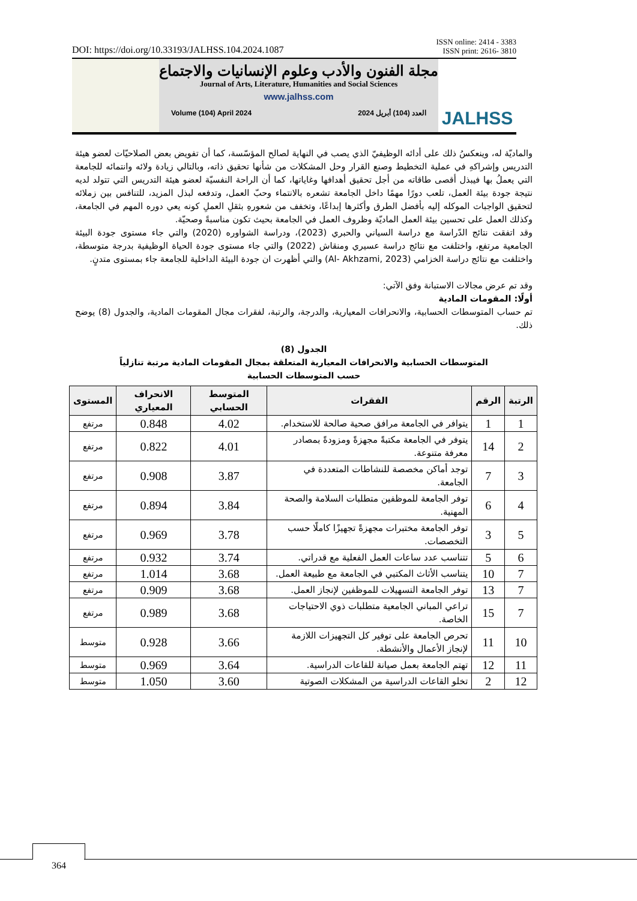DOI: https://doi.org/10.33193/JALHSS.104.2024.1087 ISSN online: 2414 - 3383
ISSN print: 2616- 3810
مجلة الفنون والأدب وعلوم الإنسانيات والاجتماع
Journal of Arts, Literature, Humanities and Social Sciences
www.jalhss.com
Volume (104) April 2024 العدد (104) أبريل 2024
JALHSS
والماديّة له، وينعكسُ ذلك على أدائه الوظيفيّ الذي يصب في النهاية لصالح المؤسّسة، كما أن تفويض بعض الصلاحيّات لعضو هيئة التدريس وإشراكهِ في عملية التخطيط وصنع القرار وحل المشكلات من شأنها تحقيق ذاته، وبالتالي زيادة ولائه وانتمائه للجامعة التي يعملُ بها فيبذل أقصى طاقاته من أجل تحقيق أهدافها وغاياتها، كما أن الراحة النفسيّة لعضو هيئة التدريس التي تتولد لديه نتيجة جودة بيئة العمل، تلعب دورًا مهمًا داخل الجامعة تشعره بالانتماء وحبّ العمل، وتدفعه لبذل المزيد، للتنافس بين زملائه لتحقيق الواجبات الموكله إليه بأفضل الطرق وأكثرها إبداعًا، وتخفف من شعورهِ بثقلِ العملِ كونه يعي دوره المهم في الجامعة، وكذلك العمل على تحسين بيئة العمل الماديّة وظروف العمل في الجامعة بحيث تكون مناسبةً وصحيّة.
وقد اتفقت نتائج الدّراسة مع دراسة السياني والحبري (2023)، ودراسة الشواوره (2020) والتي جاء مستوى جودة البيئة الجامعية مرتفع، واختلفت مع نتائج دراسة عسيري ومنقاش (2022) والتي جاء مستوى جودة الحياة الوظيفية بدرجة متوسطة، واختلفت مع نتائج دراسة الخزامي (Al- Akhzami, 2023) والتي أظهرت ان جودة البيئة الداخلية للجامعة جاء بمستوى متدنٍ.
وقد تم عرض مجالات الاستبانة وفق الآتي:
أولًا: المقومات المادية
تم حساب المتوسطات الحسابية، والانحرافات المعيارية، والدرجة، والرتبة، لفقرات مجال المقومات المادية، والجدول (8) يوضح ذلك.
الجدول (8)
المتوسطات الحسابية والانحرافات المعيارية المتعلقة بمجال المقومات المادية مرتبة تنازلياً
حسب المتوسطات الحسابية
| الرتبة | الرقم | الفقرات | المتوسط الحسابي | الانحراف المعياري | المستوى |
| --- | --- | --- | --- | --- | --- |
| 1 | 1 | يتوافر في الجامعة مرافق صحية صالحة للاستخدام. | 4.02 | 0.848 | مرتفع |
| 2 | 14 | يتوفر في الجامعة مكتبةً مجهزةً ومزودةً بمصادر معرفة متنوعة. | 4.01 | 0.822 | مرتفع |
| 3 | 7 | توجد أماكن مخصصة للنشاطات المتعددة في الجامعة. | 3.87 | 0.908 | مرتفع |
| 4 | 6 | توفر الجامعة للموظفين متطلبات السلامة والصحة المهنية. | 3.84 | 0.894 | مرتفع |
| 5 | 3 | توفر الجامعة مختبرات مجهزةً تجهيزًا كاملًا حسب التخصصات. | 3.78 | 0.969 | مرتفع |
| 6 | 5 | تتناسب عدد ساعات العمل الفعلية مع قدراتي. | 3.74 | 0.932 | مرتفع |
| 7 | 10 | يتناسب الأثاث المكتبي في الجامعة مع طبيعة العمل. | 3.68 | 1.014 | مرتفع |
| 7 | 13 | توفر الجامعة التسهيلات للموظفين لإنجاز العمل. | 3.68 | 0.909 | مرتفع |
| 7 | 15 | تراعي المباني الجامعية متطلبات ذوي الاحتياجات الخاصة. | 3.68 | 0.989 | مرتفع |
| 10 | 11 | تحرص الجامعة على توفير كل التجهيزات اللازمة لإنجاز الأعمال والأنشطة. | 3.66 | 0.928 | متوسط |
| 11 | 12 | تهتم الجامعة بعمل صيانة للقاعات الدراسية. | 3.64 | 0.969 | متوسط |
| 12 | 2 | تخلو القاعات الدراسية من المشكلات الصوتية | 3.60 | 1.050 | متوسط |
364